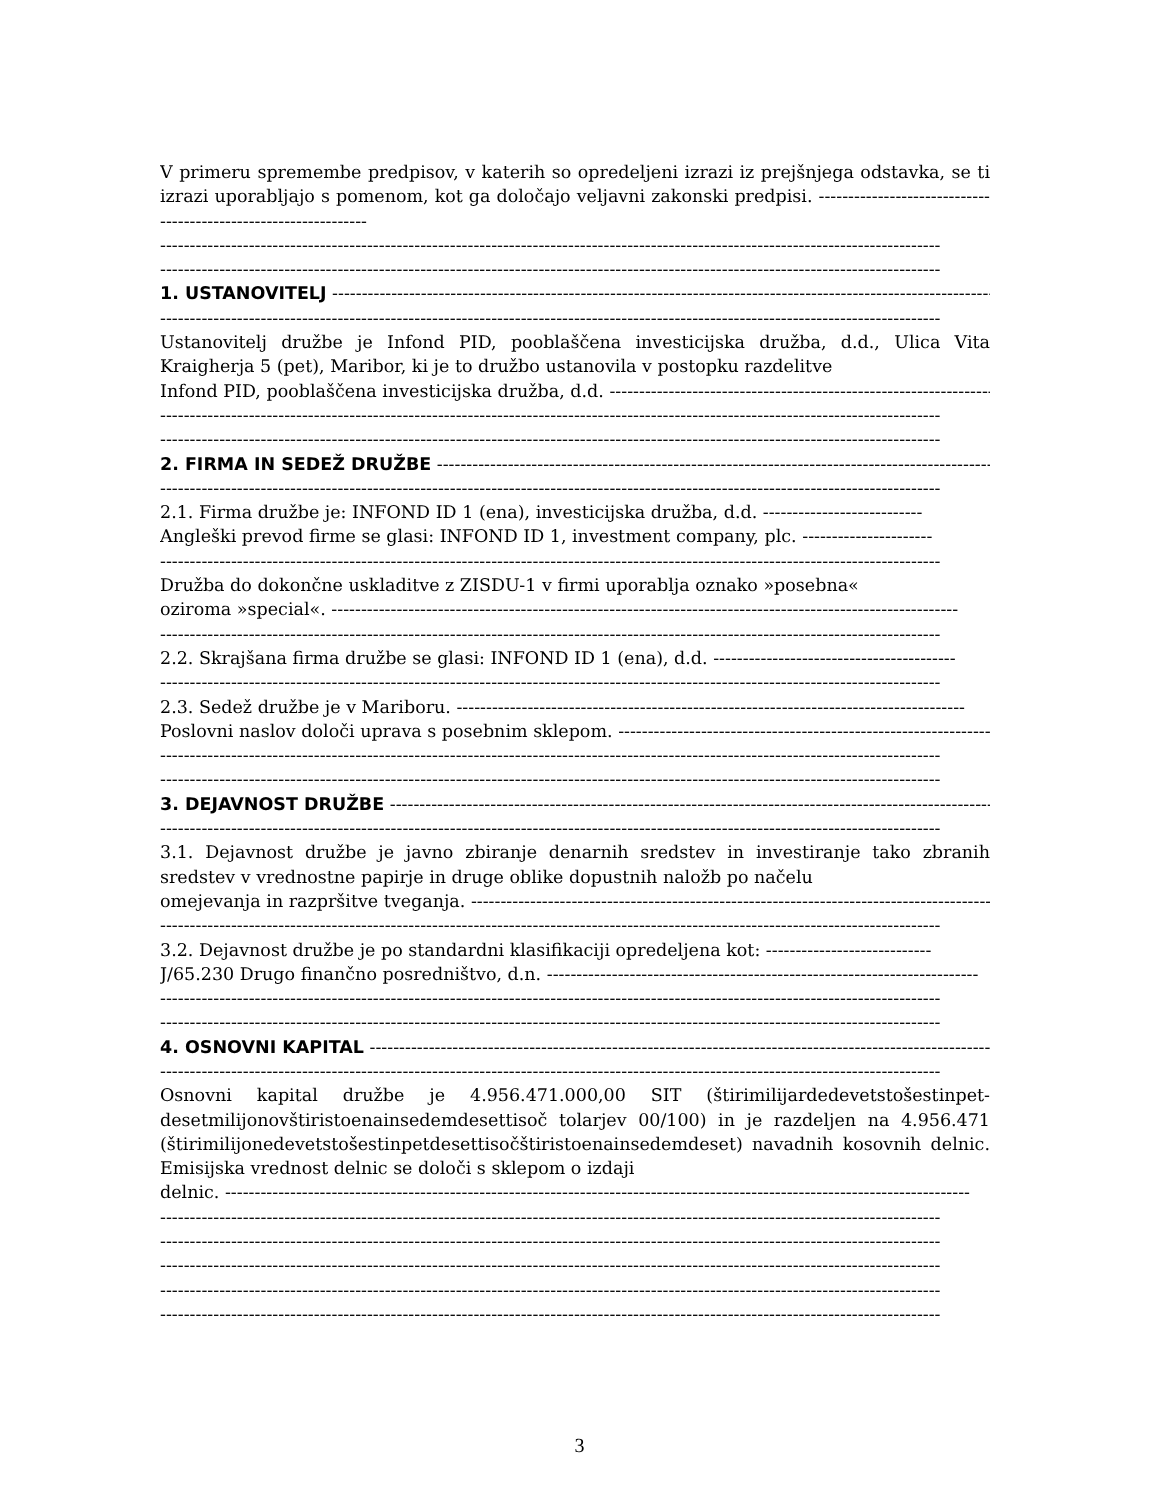V primeru spremembe predpisov, v katerih so opredeljeni izrazi iz prejšnjega odstavka, se ti izrazi uporabljajo s pomenom, kot ga določajo veljavni zakonski predpisi. ----------------------------------------------------------------
------------------------------------------------------------------------------------------------------------------------------------
------------------------------------------------------------------------------------------------------------------------------------
1. USTANOVITELJ ------------------------------------------------------------------------------------------------------------------
------------------------------------------------------------------------------------------------------------------------------------
Ustanovitelj družbe je Infond PID, pooblaščena investicijska družba, d.d., Ulica Vita Kraigherja 5 (pet), Maribor, ki je to družbo ustanovila v postopku razdelitve
Infond PID, pooblaščena investicijska družba, d.d. ------------------------------------------------------------------
------------------------------------------------------------------------------------------------------------------------------------
------------------------------------------------------------------------------------------------------------------------------------
2. FIRMA IN SEDEŽ DRUŽBE ------------------------------------------------------------------------------------------------------
------------------------------------------------------------------------------------------------------------------------------------
2.1. Firma družbe je: INFOND ID 1 (ena), investicijska družba, d.d. ---------------------------
Angleški prevod firme se glasi: INFOND ID 1, investment company, plc. ----------------------
------------------------------------------------------------------------------------------------------------------------------------
Družba do dokončne uskladitve z ZISDU-1 v firmi uporablja oznako »posebna«
oziroma »special«. ----------------------------------------------------------------------------------------------------------
------------------------------------------------------------------------------------------------------------------------------------
2.2. Skrajšana firma družbe se glasi: INFOND ID 1 (ena), d.d. -----------------------------------------
------------------------------------------------------------------------------------------------------------------------------------
2.3. Sedež družbe je v Mariboru. --------------------------------------------------------------------------------------
Poslovni naslov določi uprava s posebnim sklepom. ---------------------------------------------------------------
------------------------------------------------------------------------------------------------------------------------------------
------------------------------------------------------------------------------------------------------------------------------------
3. DEJAVNOST DRUŽBE --------------------------------------------------------------------------------------------------------------
------------------------------------------------------------------------------------------------------------------------------------
3.1. Dejavnost družbe je javno zbiranje denarnih sredstev in investiranje tako zbranih sredstev v vrednostne papirje in druge oblike dopustnih naložb po načelu
omejevanja in razpršitve tveganja. ------------------------------------------------------------------------------------------
------------------------------------------------------------------------------------------------------------------------------------
3.2. Dejavnost družbe je po standardni klasifikaciji opredeljena kot: ----------------------------
J/65.230 Drugo finančno posredništvo, d.n. -------------------------------------------------------------------------
------------------------------------------------------------------------------------------------------------------------------------
------------------------------------------------------------------------------------------------------------------------------------
4. OSNOVNI KAPITAL ------------------------------------------------------------------------------------------------------------
------------------------------------------------------------------------------------------------------------------------------------
Osnovni kapital družbe je 4.956.471.000,00 SIT (štirimilijardedevetstošestinpet-desetmilijonovštiristoenainsedemdesettisoč tolarjev 00/100) in je razdeljen na 4.956.471 (štirimilijonedevetstošestinpetdesettisočštiristoenainsedemdeset) navadnih kosovnih delnic. Emisijska vrednost delnic se določi s sklepom o izdaji
delnic. ------------------------------------------------------------------------------------------------------------------------------
------------------------------------------------------------------------------------------------------------------------------------
------------------------------------------------------------------------------------------------------------------------------------
------------------------------------------------------------------------------------------------------------------------------------
------------------------------------------------------------------------------------------------------------------------------------
------------------------------------------------------------------------------------------------------------------------------------
3